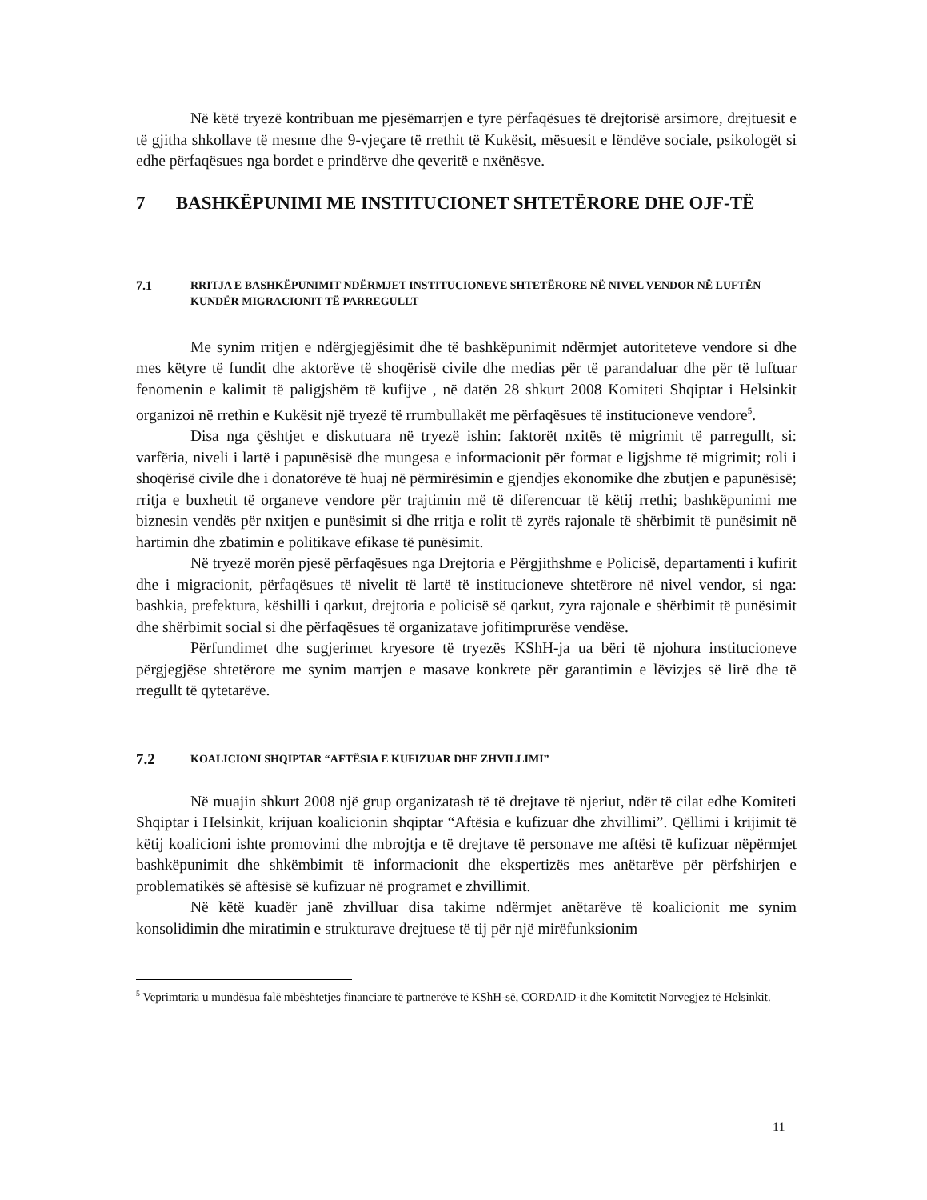Në këtë tryezë kontribuan me pjesëmarrjen e tyre përfaqësues të drejtorisë arsimore, drejtuesit e të gjitha shkollave të mesme dhe 9-vjeçare të rrethit të Kukësit, mësuesit e lëndëve sociale, psikologët si edhe përfaqësues nga bordet e prindërve dhe qeveritë e nxënësve.
7 BASHKËPUNIMI ME INSTITUCIONET SHTETËRORE DHE OJF-TË
7.1 RRITJA E BASHKËPUNIMIT NDËRMJET INSTITUCIONEVE SHTETËRORE NË NIVEL VENDOR NË LUFTËN KUNDËR MIGRACIONIT TË PARREGULLT
Me synim rritjen e ndërgjegjësimit dhe të bashkëpunimit ndërmjet autoriteteve vendore si dhe mes këtyre të fundit dhe aktorëve të shoqërisë civile dhe medias për të parandaluar dhe për të luftuar fenomenin e kalimit të paligjshëm të kufijve , në datën 28 shkurt 2008 Komiteti Shqiptar i Helsinkit organizoi në rrethin e Kukësit një tryezë të rrumbullakët me përfaqësues të institucioneve vendore<sup>5</sup>.
Disa nga çështjet e diskutuara në tryezë ishin: faktorët nxitës të migrimit të parregullt, si: varfëria, niveli i lartë i papunësisë dhe mungesa e informacionit për format e ligjshme të migrimit; roli i shoqërisë civile dhe i donatorëve të huaj në përmirësimin e gjendjes ekonomike dhe zbutjen e papunësisë; rritja e buxhetit të organeve vendore për trajtimin më të diferencuar të këtij rrethi; bashkëpunimi me biznesin vendës për nxitjen e punësimit si dhe rritja e rolit të zyrës rajonale të shërbimit të punësimit në hartimin dhe zbatimin e politikave efikase të punësimit.
Në tryezë morën pjesë përfaqësues nga Drejtoria e Përgjithshme e Policisë, departamenti i kufirit dhe i migracionit, përfaqësues të nivelit të lartë të institucioneve shtetërore në nivel vendor, si nga: bashkia, prefektura, këshilli i qarkut, drejtoria e policisë së qarkut, zyra rajonale e shërbimit të punësimit dhe shërbimit social si dhe përfaqësues të organizatave jofitimprurëse vendëse.
Përfundimet dhe sugjerimet kryesore të tryezës KShH-ja ua bëri të njohura institucioneve përgjegjëse shtetërore me synim marrjen e masave konkrete për garantimin e lëvizjes së lirë dhe të rregullt të qytetarëve.
7.2 KOALICIONI SHQIPTAR “AFTËSIA E KUFIZUAR DHE ZHVILLIMI”
Në muajin shkurt 2008 një grup organizatash të të drejtave të njeriut, ndër të cilat edhe Komiteti Shqiptar i Helsinkit, krijuan koalicionin shqiptar “Aftësia e kufizuar dhe zhvillimi”. Qëllimi i krijimit të këtij koalicioni ishte promovimi dhe mbrojtja e të drejtave të personave me aftësi të kufizuar nëpërmjet bashkëpunimit dhe shkëmbimit të informacionit dhe ekspertizës mes anëtarëve për përfshirjen e problematikës së aftësisë së kufizuar në programet e zhvillimit.
Në këtë kuadër janë zhvilluar disa takime ndërmjet anëtarëve të koalicionit me synim konsolidimin dhe miratimin e strukturave drejtuese të tij për një mirëfunksionim
<sup>5</sup> Veprimtaria u mundësua falë mbështetjes financiare të partnerëve të KShH-së, CORDAID-it dhe Komitetit Norvegjez të Helsinkit.
11